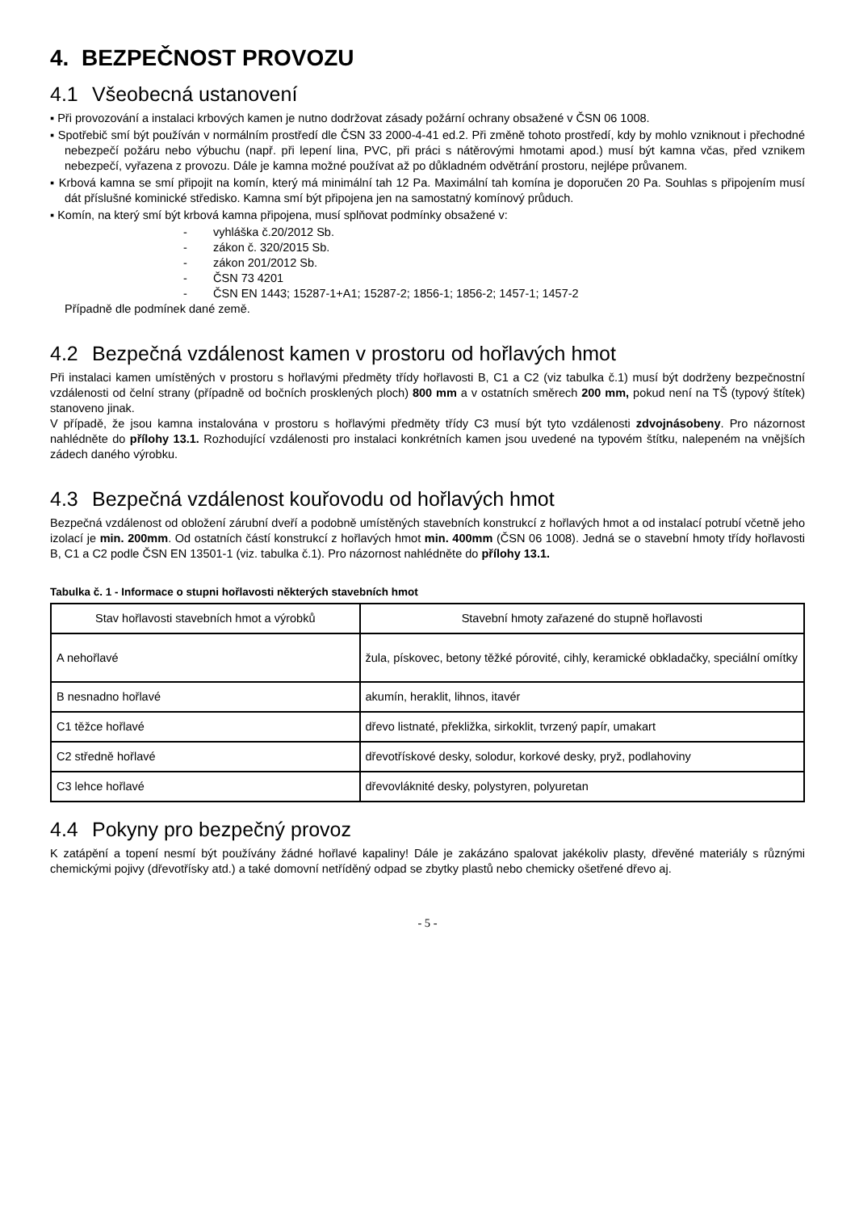4. BEZPEČNOST PROVOZU
4.1 Všeobecná ustanovení
▪ Při provozování a instalaci krbových kamen je nutno dodržovat zásady požární ochrany obsažené v ČSN 06 1008.
▪ Spotřebič smí být používán v normálním prostředí dle ČSN 33 2000-4-41 ed.2. Při změně tohoto prostředí, kdy by mohlo vzniknout i přechodné nebezpečí požáru nebo výbuchu (např. při lepení lina, PVC, při práci s nátěrovými hmotami apod.) musí být kamna včas, před vznikem nebezpečí, vyřazena z provozu. Dále je kamna možné používat až po důkladném odvětrání prostoru, nejlépe průvanem.
▪ Krbová kamna se smí připojit na komín, který má minimální tah 12 Pa. Maximální tah komína je doporučen 20 Pa. Souhlas s připojením musí dát příslušné kominické středisko. Kamna smí být připojena jen na samostatný komínový průduch.
▪ Komín, na který smí být krbová kamna připojena, musí splňovat podmínky obsažené v:
- vyhláška č.20/2012 Sb.
- zákon č. 320/2015 Sb.
- zákon 201/2012 Sb.
- ČSN 73 4201
- ČSN EN 1443; 15287-1+A1; 15287-2; 1856-1; 1856-2; 1457-1; 1457-2
Případně dle podmínek dané země.
4.2 Bezpečná vzdálenost kamen v prostoru od hořlavých hmot
Při instalaci kamen umístěných v prostoru s hořlavými předměty třídy hořlavosti B, C1 a C2 (viz tabulka č.1) musí být dodrženy bezpečnostní vzdálenosti od čelní strany (případně od bočních prosklených ploch) 800 mm a v ostatních směrech 200 mm, pokud není na TŠ (typový štítek) stanoveno jinak.
V případě, že jsou kamna instalována v prostoru s hořlavými předměty třídy C3 musí být tyto vzdálenosti zdvojnásobeny. Pro názornost nahlédněte do přílohy 13.1. Rozhodující vzdálenosti pro instalaci konkrétních kamen jsou uvedené na typovém štítku, nalepeném na vnějších zádech daného výrobku.
4.3 Bezpečná vzdálenost kouřovodu od hořlavých hmot
Bezpečná vzdálenost od obložení zárubní dveří a podobně umístěných stavebních konstrukcí z hořlavých hmot a od instalací potrubí včetně jeho izolací je min. 200mm. Od ostatních částí konstrukcí z hořlavých hmot min. 400mm (ČSN 06 1008). Jedná se o stavební hmoty třídy hořlavosti B, C1 a C2 podle ČSN EN 13501-1 (viz. tabulka č.1). Pro názornost nahlédněte do přílohy 13.1.
Tabulka č. 1 - Informace o stupni hořlavosti některých stavebních hmot
| Stav hořlavosti stavebních hmot a výrobků | Stavební hmoty zařazené do stupně hořlavosti |
| --- | --- |
| A nehořlavé | žula, pískovec, betony těžké pórovité, cihly, keramické obkladačky, speciální omítky |
| B nesnadno hořlavé | akumín, heraklit, lihnos, itavér |
| C1 těžce hořlavé | dřevo listnaté, překližka, sirkoklit, tvrzený papír, umakart |
| C2 středně hořlavé | dřevotřískové desky, solodur, korkové desky, pryž, podlahoviny |
| C3 lehce hořlavé | dřevovláknité desky, polystyren, polyuretan |
4.4 Pokyny pro bezpečný provoz
K zatápění a topení nesmí být používány žádné hořlavé kapaliny! Dále je zakázáno spalovat jakékoliv plasty, dřevěné materiály s různými chemickými pojivy (dřevotřísky atd.) a také domovní netříděný odpad se zbytky plastů nebo chemicky ošetřené dřevo aj.
- 5 -